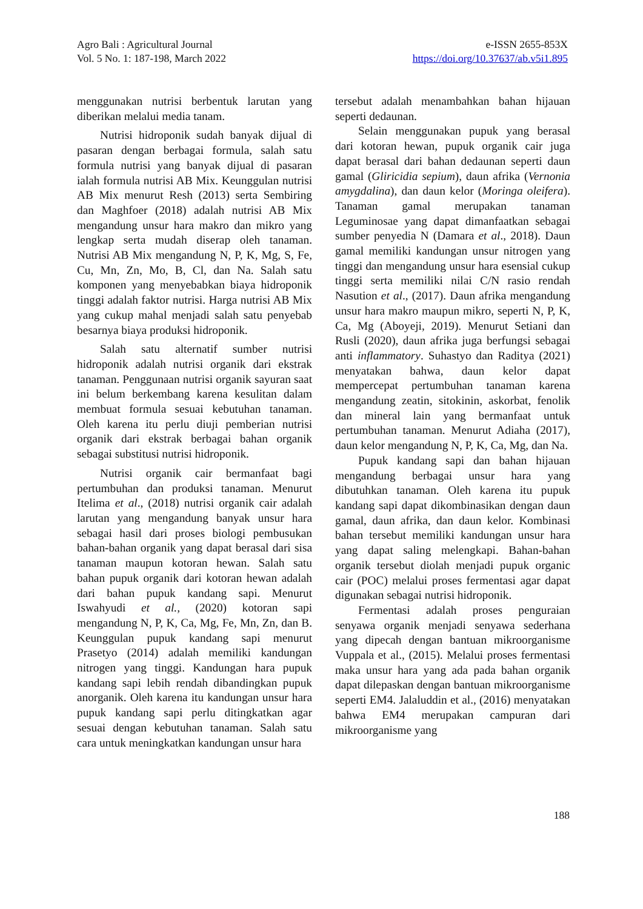Agro Bali : Agricultural Journal
Vol. 5 No. 1: 187-198, March 2022
e-ISSN 2655-853X
https://doi.org/10.37637/ab.v5i1.895
menggunakan nutrisi berbentuk larutan yang diberikan melalui media tanam.
Nutrisi hidroponik sudah banyak dijual di pasaran dengan berbagai formula, salah satu formula nutrisi yang banyak dijual di pasaran ialah formula nutrisi AB Mix. Keunggulan nutrisi AB Mix menurut Resh (2013) serta Sembiring dan Maghfoer (2018) adalah nutrisi AB Mix mengandung unsur hara makro dan mikro yang lengkap serta mudah diserap oleh tanaman. Nutrisi AB Mix mengandung N, P, K, Mg, S, Fe, Cu, Mn, Zn, Mo, B, Cl, dan Na. Salah satu komponen yang menyebabkan biaya hidroponik tinggi adalah faktor nutrisi. Harga nutrisi AB Mix yang cukup mahal menjadi salah satu penyebab besarnya biaya produksi hidroponik.
Salah satu alternatif sumber nutrisi hidroponik adalah nutrisi organik dari ekstrak tanaman. Penggunaan nutrisi organik sayuran saat ini belum berkembang karena kesulitan dalam membuat formula sesuai kebutuhan tanaman. Oleh karena itu perlu diuji pemberian nutrisi organik dari ekstrak berbagai bahan organik sebagai substitusi nutrisi hidroponik.
Nutrisi organik cair bermanfaat bagi pertumbuhan dan produksi tanaman. Menurut Itelima et al., (2018) nutrisi organik cair adalah larutan yang mengandung banyak unsur hara sebagai hasil dari proses biologi pembusukan bahan-bahan organik yang dapat berasal dari sisa tanaman maupun kotoran hewan. Salah satu bahan pupuk organik dari kotoran hewan adalah dari bahan pupuk kandang sapi. Menurut Iswahyudi et al., (2020) kotoran sapi mengandung N, P, K, Ca, Mg, Fe, Mn, Zn, dan B. Keunggulan pupuk kandang sapi menurut Prasetyo (2014) adalah memiliki kandungan nitrogen yang tinggi. Kandungan hara pupuk kandang sapi lebih rendah dibandingkan pupuk anorganik. Oleh karena itu kandungan unsur hara pupuk kandang sapi perlu ditingkatkan agar sesuai dengan kebutuhan tanaman. Salah satu cara untuk meningkatkan kandungan unsur hara
tersebut adalah menambahkan bahan hijauan seperti dedaunan.
Selain menggunakan pupuk yang berasal dari kotoran hewan, pupuk organik cair juga dapat berasal dari bahan dedaunan seperti daun gamal (Gliricidia sepium), daun afrika (Vernonia amygdalina), dan daun kelor (Moringa oleifera). Tanaman gamal merupakan tanaman Leguminosae yang dapat dimanfaatkan sebagai sumber penyedia N (Damara et al., 2018). Daun gamal memiliki kandungan unsur nitrogen yang tinggi dan mengandung unsur hara esensial cukup tinggi serta memiliki nilai C/N rasio rendah Nasution et al., (2017). Daun afrika mengandung unsur hara makro maupun mikro, seperti N, P, K, Ca, Mg (Aboyeji, 2019). Menurut Setiani dan Rusli (2020), daun afrika juga berfungsi sebagai anti inflammatory. Suhastyo dan Raditya (2021) menyatakan bahwa, daun kelor dapat mempercepat pertumbuhan tanaman karena mengandung zeatin, sitokinin, askorbat, fenolik dan mineral lain yang bermanfaat untuk pertumbuhan tanaman. Menurut Adiaha (2017), daun kelor mengandung N, P, K, Ca, Mg, dan Na.
Pupuk kandang sapi dan bahan hijauan mengandung berbagai unsur hara yang dibutuhkan tanaman. Oleh karena itu pupuk kandang sapi dapat dikombinasikan dengan daun gamal, daun afrika, dan daun kelor. Kombinasi bahan tersebut memiliki kandungan unsur hara yang dapat saling melengkapi. Bahan-bahan organik tersebut diolah menjadi pupuk organic cair (POC) melalui proses fermentasi agar dapat digunakan sebagai nutrisi hidroponik.
Fermentasi adalah proses penguraian senyawa organik menjadi senyawa sederhana yang dipecah dengan bantuan mikroorganisme Vuppala et al., (2015). Melalui proses fermentasi maka unsur hara yang ada pada bahan organik dapat dilepaskan dengan bantuan mikroorganisme seperti EM4. Jalaluddin et al., (2016) menyatakan bahwa EM4 merupakan campuran dari mikroorganisme yang
188